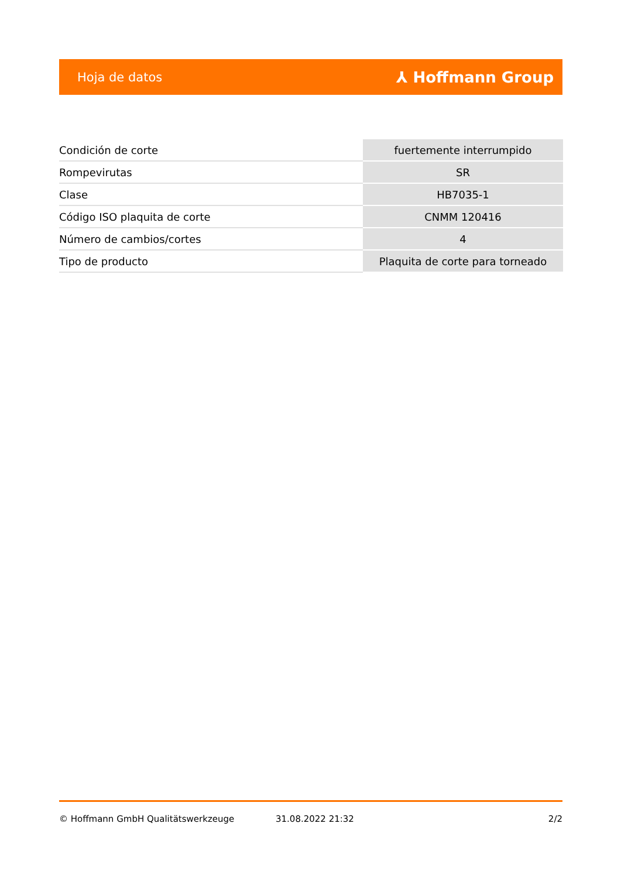Hoja de datos ⅄ Hoffmann Group
| Condición de corte | fuertemente interrumpido |
| Rompevirutas | SR |
| Clase | HB7035-1 |
| Código ISO plaquita de corte | CNMM 120416 |
| Número de cambios/cortes | 4 |
| Tipo de producto | Plaquita de corte para torneado |
© Hoffmann GmbH Qualitätswerkzeuge 31.08.2022 21:32 2/2